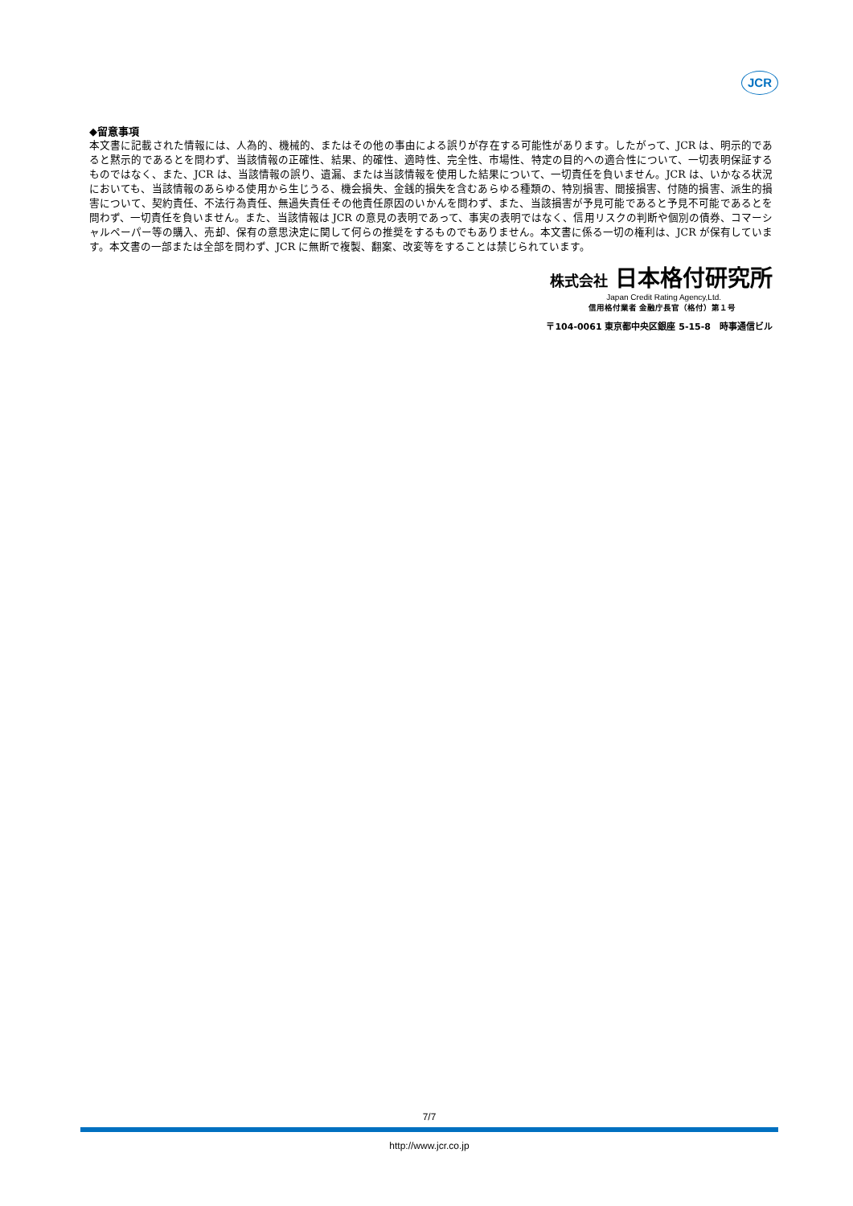JCR
◆留意事項
本文書に記載された情報には、人為的、機械的、またはその他の事由による誤りが存在する可能性があります。したがって、JCR は、明示的であると黙示的であるとを問わず、当該情報の正確性、結果、的確性、適時性、完全性、市場性、特定の目的への適合性について、一切表明保証するものではなく、また、JCR は、当該情報の誤り、遺漏、または当該情報を使用した結果について、一切責任を負いません。JCR は、いかなる状況においても、当該情報のあらゆる使用から生じうる、機会損失、金銭的損失を含むあらゆる種類の、特別損害、間接損害、付随的損害、派生的損害について、契約責任、不法行為責任、無過失責任その他責任原因のいかんを問わず、また、当該損害が予見可能であると予見不可能であるとを問わず、一切責任を負いません。また、当該情報は JCR の意見の表明であって、事実の表明ではなく、信用リスクの判断や個別の債券、コマーシャルペーパー等の購入、売却、保有の意思決定に関して何らの推奨をするものでもありません。本文書に係る一切の権利は、JCR が保有しています。本文書の一部または全部を問わず、JCR に無断で複製、翻案、改変等をすることは禁じられています。
株式会社 日本格付研究所
Japan Credit Rating Agency,Ltd.
信用格付業者 金融庁長官（格付）第１号
〒104-0061 東京都中央区銀座 5-15-8　時事通信ビル
7/7
http://www.jcr.co.jp